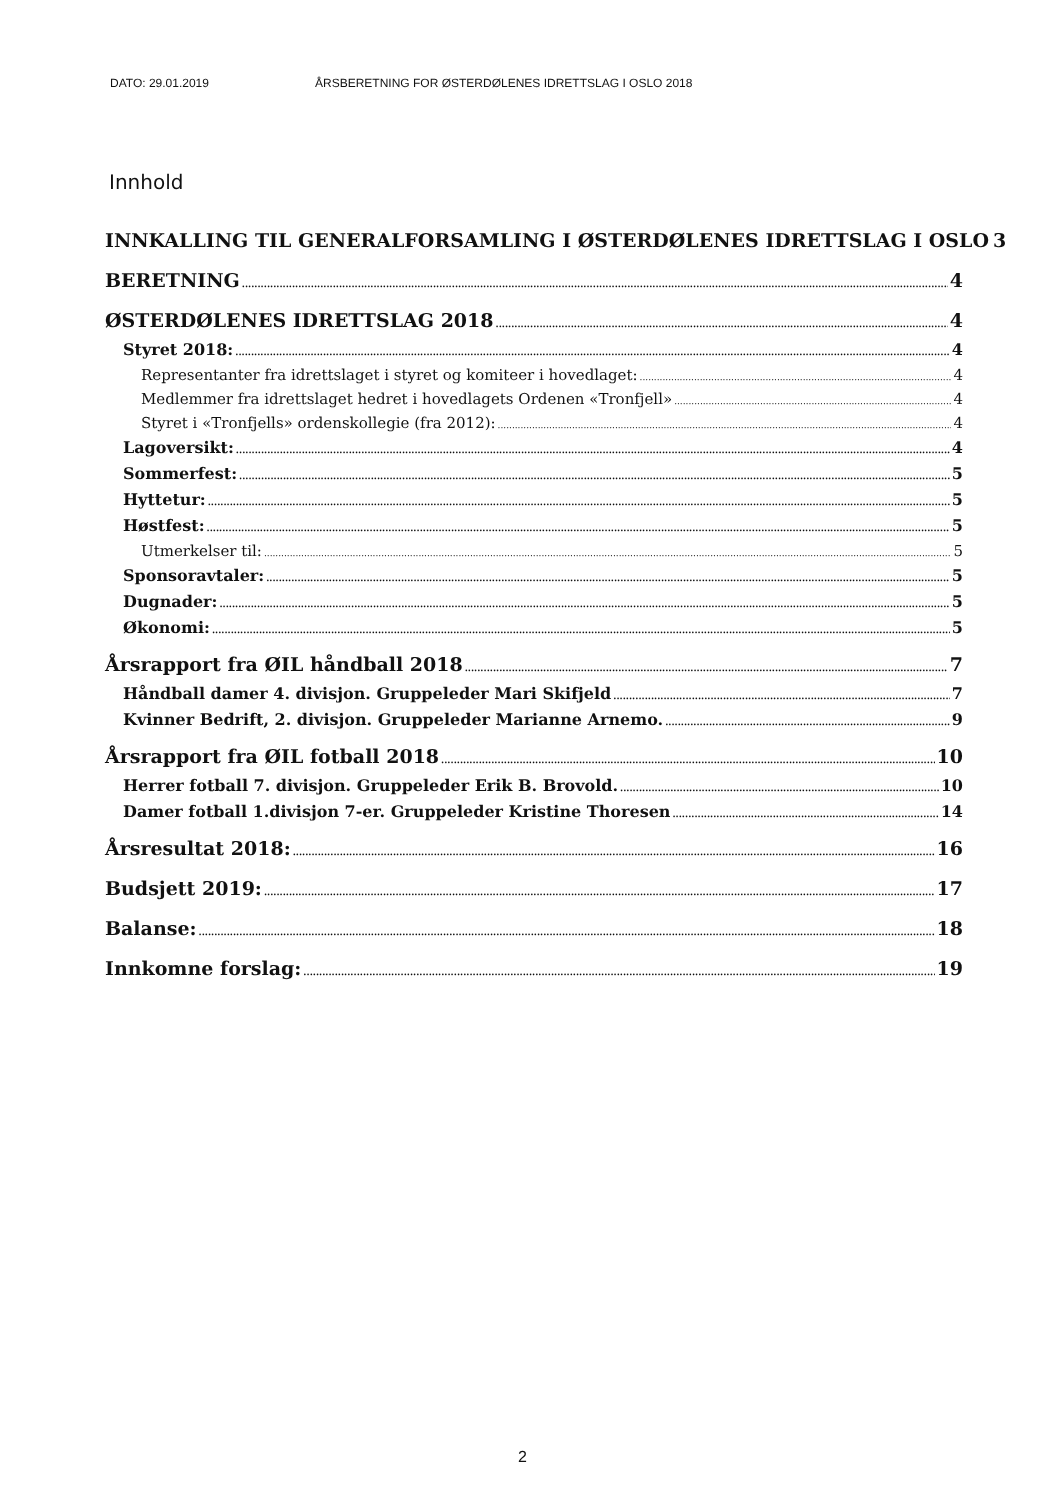DATO: 29.01.2019 ÅRSBERETNING FOR ØSTERDØLENES IDRETTSLAG I OSLO 2018
Innhold
INNKALLING TIL GENERALFORSAMLING I ØSTERDØLENES IDRETTSLAG I OSLO 3
BERETNING 4
ØSTERDØLENES IDRETTSLAG 2018 4
Styret 2018: 4
Representanter fra idrettslaget i styret og komiteer i hovedlaget: 4
Medlemmer fra idrettslaget hedret i hovedlagets Ordenen «Tronfjell» 4
Styret i «Tronfjells» ordenskollegie (fra 2012): 4
Lagoversikt: 4
Sommerfest: 5
Hyttetur: 5
Høstfest: 5
Utmerkelser til: 5
Sponsoravtaler: 5
Dugnader: 5
Økonomi: 5
Årsrapport fra ØIL håndball 2018 7
Håndball damer 4. divisjon. Gruppeleder Mari Skifjeld 7
Kvinner Bedrift, 2. divisjon. Gruppeleder Marianne Arnemo. 9
Årsrapport fra ØIL fotball 2018 10
Herrer fotball 7. divisjon. Gruppeleder Erik B. Brovold. 10
Damer fotball 1.divisjon 7-er. Gruppeleder Kristine Thoresen 14
Årsresultat 2018: 16
Budsjett 2019: 17
Balanse: 18
Innkomne forslag: 19
2